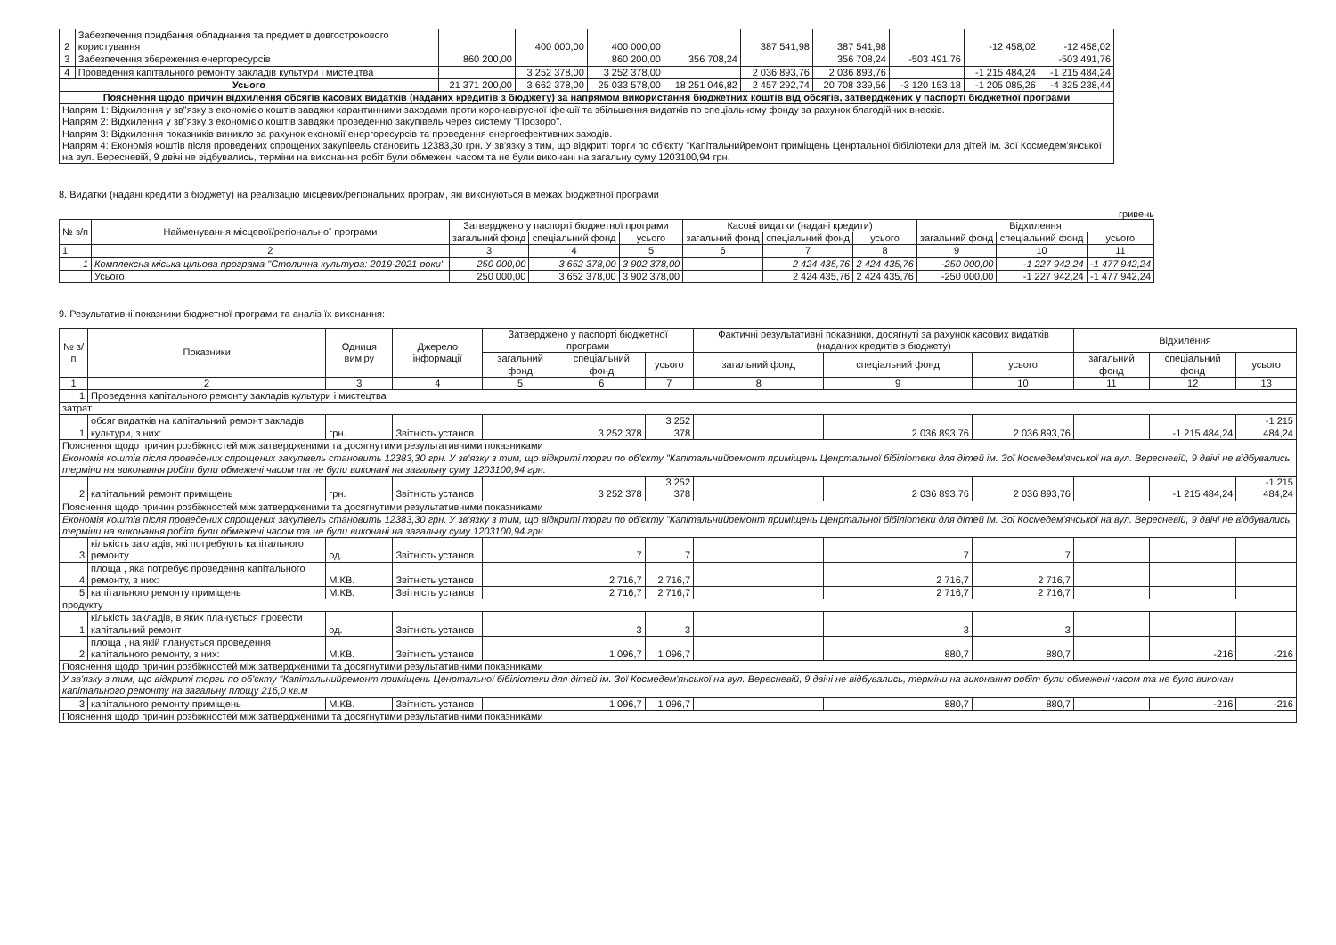| 2 | Забезпечення придбання обладнання та предметів довгострокового користування | | 400 000,00 | 400 000,00 | | 387 541,98 | 387 541,98 | | -12 458,02 | -12 458,02 |
| 3 | Забезпечення збереження енергоресурсів | 860 200,00 | | 860 200,00 | 356 708,24 | | 356 708,24 | -503 491,76 | | -503 491,76 |
| 4 | Проведення капітального ремонту закладів культури і мистецтва | | 3 252 378,00 | 3 252 378,00 | | 2 036 893,76 | 2 036 893,76 | | -1 215 484,24 | -1 215 484,24 |
| Усього | | 21 371 200,00 | 3 662 378,00 | 25 033 578,00 | 18 251 046,82 | 2 457 292,74 | 20 708 339,56 | -3 120 153,18 | -1 205 085,26 | -4 325 238,44 |
| Пояснення щодо причин відхилення обсягів касових видатків (наданих кредитів з бюджету) за напрямом використання бюджетних коштів від обсягів, затверджених у паспорті бюджетної програми | | | | | | | | | | |
| Напрям 1: Відхилення у зв"язку з економією коштів завдяки карантинними заходами проти коронавірусної іфекції та збільшення видатків по спеціальному фонду за рахунок благодійних внесків. Напрям 2: Відхилення у зв"язку з економією коштів завдяки проведенню закупівель через систему "Прозоро". Напрям 3: Відхилення показників виникло за рахунок економії енергоресурсів та проведення енергоефективних заходів. Напрям 4: Економія коштів після проведених спрощених закупівель становить 12383,30 грн. У зв'язку з тим, що відкриті торги по об'єкту "Капітальнийремонт приміщень Ценртальної бібіліотеки для дітей ім. Зої Космедем'янської на вул. Вересневій, 9 двічі не відбувались, терміни на виконання робіт були обмежені часом та не були виконані на загальну суму 1203100,94 грн. | | | | | | | | | | |
8. Видатки (надані кредити з бюджету) на реалізацію місцевих/регіональних програм, які виконуються в межах бюджетної програми
гривень
| № з/п | Найменування місцевої/регіональної програми | Затверджено у паспорті бюджетної програми | | | Касові видатки (надані кредити) | | | Відхилення | | |
| --- | --- | --- | --- | --- | --- | --- | --- | --- | --- | --- |
| | | загальний фонд | спеціальний фонд | усього | загальний фонд | спеціальний фонд | усього | загальний фонд | спеціальний фонд | усього |
| 1 | 2 | 3 | 4 | 5 | 6 | 7 | 8 | 9 | 10 | 11 |
| 1 | Комплексна міська цільова програма "Столична культура: 2019-2021 роки" | 250 000,00 | 3 652 378,00 | 3 902 378,00 | | 2 424 435,76 | 2 424 435,76 | -250 000,00 | -1 227 942,24 | -1 477 942,24 |
| | Усього | 250 000,00 | 3 652 378,00 | 3 902 378,00 | | 2 424 435,76 | 2 424 435,76 | -250 000,00 | -1 227 942,24 | -1 477 942,24 |
9. Результативні показники бюджетної програми та аналіз їх виконання:
| № з/п | Показники | Одниця виміру | Джерело інформації | Затверджено у паспорті бюджетної програми | | | Фактичні результативні показники, досягнуті за рахунок касових видатків (наданих кредитів з бюджету) | | | Відхилення | | |
| --- | --- | --- | --- | --- | --- | --- | --- | --- | --- | --- | --- | --- |
| | | | | загальний фонд | спеціальний фонд | усього | загальний фонд | спеціальний фонд | усього | загальний фонд | спеціальний фонд | усього |
| 1 | 2 | 3 | 4 | 5 | 6 | 7 | 8 | 9 | 10 | 11 | 12 | 13 |
| 1 | Проведення капітального ремонту закладів культури і мистецтва | | | | | | | | | | | |
| затрат | | | | | | | | | | | | |
| 1 | обсяг видатків на капітальний ремонт закладів культури, з них: | грн. | Звітність установ | | 3 252 378 | 3 252 378 | | 2 036 893,76 | 2 036 893,76 | | -1 215 484,24 | -1 215 484,24 |
| Пояснення щодо причин розбіжностей між затвердженими та досягнутими результативними показниками | | | | | | | | | | | | |
| Економія коштів після проведених спрощених закупівель становить 12383,30 грн. У зв'язку з тим, що відкриті торги по об'єкту "Капітальнийремонт приміщень Ценртальної бібіліотеки для дітей ім. Зої Космедем'янської на вул. Вересневій, 9 двічі не відбувались, терміни на виконання робіт були обмежені часом та не були виконані на загальну суму 1203100,94 грн. | | | | | | | | | | | | |
| 2 | капітальний ремонт приміщень | грн. | Звітність установ | | 3 252 378 | 3 252 378 | | 2 036 893,76 | 2 036 893,76 | | -1 215 484,24 | -1 215 484,24 |
| Пояснення щодо причин розбіжностей між затвердженими та досягнутими результативними показниками | | | | | | | | | | | | |
| Економія коштів після проведених спрощених закупівель становить 12383,30 грн. У зв'язку з тим, що відкриті торги по об'єкту "Капітальнийремонт приміщень Ценртальної бібіліотеки для дітей ім. Зої Космедем'янської на вул. Вересневій, 9 двічі не відбувались, терміни на виконання робіт були обмежені часом та не були виконані на загальну суму 1203100,94 грн. | | | | | | | | | | | | |
| 3 | кількість закладів, які потребують капітального ремонту | од. | Звітність установ | | 7 | 7 | | 7 | 7 | | | |
| 4 | площа , яка потребує проведення капітального ремонту, з них: | М.КВ. | Звітність установ | | 2 716,7 | 2 716,7 | | 2 716,7 | 2 716,7 | | | |
| 5 | капітального ремонту приміщень | М.КВ. | Звітність установ | | 2 716,7 | 2 716,7 | | 2 716,7 | 2 716,7 | | | |
| продукту | | | | | | | | | | | | |
| 1 | кількість закладів, в яких планується провести капітальний ремонт | од. | Звітність установ | | 3 | 3 | | 3 | 3 | | | |
| 2 | площа , на якій планується проведення капітального ремонту, з них: | М.КВ. | Звітність установ | | 1 096,7 | 1 096,7 | | 880,7 | 880,7 | | -216 | -216 |
| Пояснення щодо причин розбіжностей між затвердженими та досягнутими результативними показниками | | | | | | | | | | | | |
| У зв'язку з тим, що відкриті торги по об'єкту "Капітальнийремонт приміщень Ценртальної бібіліотеки для дітей ім. Зої Космедем'янської на вул. Вересневій, 9 двічі не відбувались, терміни на виконання робіт були обмежені часом та не було виконан капітального ремонту на загальну площу 216,0 кв.м | | | | | | | | | | | | |
| 3 | капітального ремонту приміщень | М.КВ. | Звітність установ | | 1 096,7 | 1 096,7 | | 880,7 | 880,7 | | -216 | -216 |
| Пояснення щодо причин розбіжностей між затвердженими та досягнутими результативними показниками | | | | | | | | | | | | |